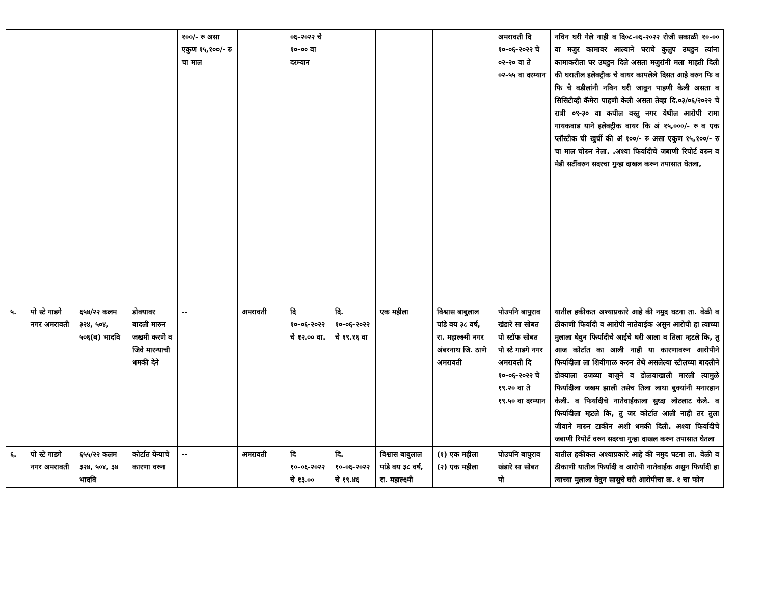| | | | | १००/- रु असा एकुण १५,१००/- रु चा माल | | ०६-२०२२ चे १०-०० वा दरम्यान | | | | अमरावती दि १०-०६-२०२२ चे ०२-२० वा ते ०२-५५ वा दरम्यान | नविन घरी गेले नाही व दि०८-०६-२०२२ रोजी सकाळी १०-०० वा मजुर कामावर आल्याने घराचे कुलुप उघडुन त्यांना कामाकरीता घर उघडुन दिले असता मजुरांनी मला माहती दिली की घरातील इलेक्ट्रीक चे वायर कापलेले दिसत आहे वरुन फि व फि चे वडीलांनी नविन घरी जावुन पाहणी केली असता व सिसिटीव्ही कॅमेरा पाहणी केली असता तेव्हा दि.०३/०६/२०२२ चे रात्री ०९-३० वा कपील वस्तु नगर येथील आरोपी रामा गायकवाड याने इलेक्ट्रीक वायर कि अं १५,०००/- रु व एक प्लॉस्टीक ची खुर्ची की अं १००/- रु असा एकुण १५,१००/- रु चा माल चोरुन नेला. .अश्या फिर्यादीचे जबाणी रिपोर्ट वरुन व मेडी सर्टीवरुन सदरचा गुन्हा दाखल करुन तपासात घेतला, |
| ५. | पो स्टे गाडगे नगर अमरावती | ६५४/२२ कलम ३२४, ५०४, ५०६(ब) भादवि | डोक्यावर बादली मारुन जखमी करणे व जिवे मारन्याची धमकी देने | -- | अमरावती | दि १०-०६-२०२२ चे १२.०० वा. | दि. १०-०६-२०२२ चे १९.१६ वा | एक महीला | विश्वास बाबुलाल पांडे वय ३८ वर्ष, रा. महाल्क्ष्मी नगर अंबरनाथ जि. ठाणे अमरावती | पोउपनि बापुराव खंडारे सा सोबत पो स्टॉफ सोबत पो स्टे गाडगे नगर अमरावती दि १०-०६-२०२२ चे १९.२० वा ते १९.५० वा दरम्यान | यातील हकीकत अश्याप्रकारे आहे की नमुद घटना ता. वेळी व ठीकाणी फिर्यादी व आरोपी नातेवाईक असुन आरोपी हा त्याच्या मुलाला घेवुन फिर्यादीचे आईचे घरी आला व तिला म्हटले कि, तु आज कोर्टात का आली नाही या कारणावरुन आरोपीने फिर्यादीला ला शिवीगाळ करुन तेथे असलेल्या स्टीलच्या बादलीने डोक्याला उजव्या बाजुने व डोळयाखाली मारली त्यामुळे फिर्यादीला जखम झाली तसेच तिला लाथा बुक्यांनी मनारहान केली. व फिर्यादीचे नातेवाईकाला सुध्दा लोटलाट केले. व फिर्यादीला म्हटले कि, तु जर कोर्टात आली नाही तर तुला जीवाने मारुन टाकीन अशी धमकी दिली. अश्या फिर्यादीचे जबाणी रिपोर्ट वरुन सदरचा गुन्हा दाखल करुन तपासात घेतला |
| ६. | पो स्टे गाडगे नगर अमरावती | ६५५/२२ कलम ३२४, ५०४, ३४ भादवि | कोर्टात येन्याचे कारणा वरुन | -- | अमरावती | दि १०-०६-२०२२ चे १३.०० | दि. १०-०६-२०२२ चे १९.४६ | विश्वास बाबुलाल पांडे वय ३८ वर्ष, रा. महाल्क्ष्मी | (१) एक महीला (२) एक महीला | पोउपनि बापुराव खंडारे सा सोबत पो | यातील हकीकत अश्याप्रकारे आहे की नमुद घटना ता. वेळी व ठीकाणी यातील फिर्यादी व आरोपी नातेवाईक असुन फिर्यादी हा त्याच्या मुलाला घेवुन सासुचे घरी आरोपीचा क्र. १ चा फोन |